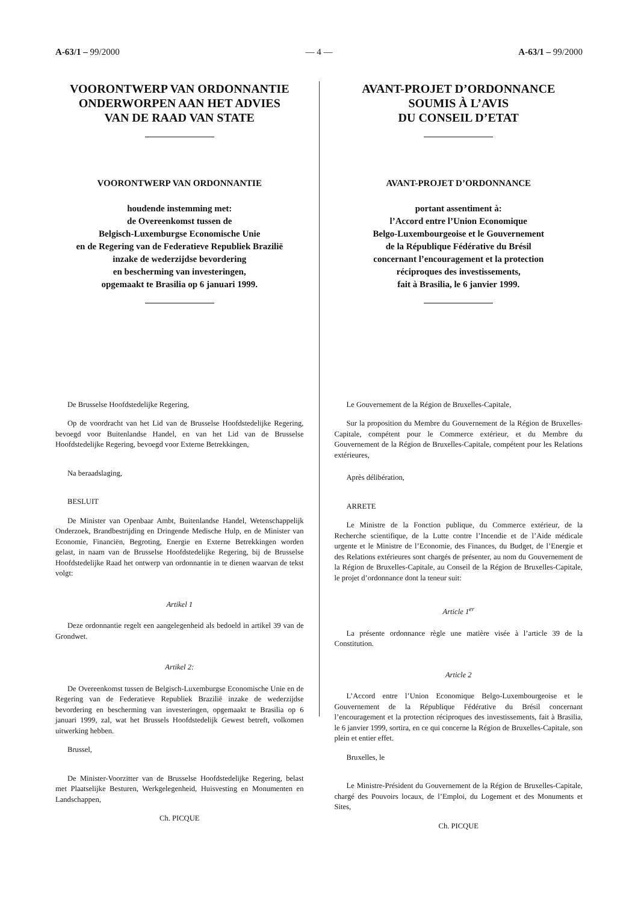A-63/1 – 99/2000 — 4 — A-63/1 – 99/2000
VOORONTWERP VAN ORDONNANTIE
ONDERWORPEN AAN HET ADVIES
VAN DE RAAD VAN STATE
VOORONTWERP VAN ORDONNANTIE
houdende instemming met:
de Overeenkomst tussen de
Belgisch-Luxemburgse Economische Unie
en de Regering van de Federatieve Republiek Brazilië
inzake de wederzijdse bevordering
en bescherming van investeringen,
opgemaakt te Brasilia op 6 januari 1999.
De Brusselse Hoofdstedelijke Regering,
Op de voordracht van het Lid van de Brusselse Hoofdstedelijke Regering, bevoegd voor Buitenlandse Handel, en van het Lid van de Brusselse Hoofdstedelijke Regering, bevoegd voor Externe Betrekkingen,
Na beraadslaging,
BESLUIT
De Minister van Openbaar Ambt, Buitenlandse Handel, Wetenschappelijk Onderzoek, Brandbestrijding en Dringende Medische Hulp, en de Minister van Economie, Financiën, Begroting, Energie en Externe Betrekkingen worden gelast, in naam van de Brusselse Hoofdstedelijke Regering, bij de Brusselse Hoofdstedelijke Raad het ontwerp van ordonnantie in te dienen waarvan de tekst volgt:
Artikel 1
Deze ordonnantie regelt een aangelegenheid als bedoeld in artikel 39 van de Grondwet.
Artikel 2:
De Overeenkomst tussen de Belgisch-Luxemburgse Economische Unie en de Regering van de Federatieve Republiek Brazilië inzake de wederzijdse bevordering en bescherming van investeringen, opgemaakt te Brasilia op 6 januari 1999, zal, wat het Brussels Hoofdstedelijk Gewest betreft, volkomen uitwerking hebben.
Brussel,
De Minister-Voorzitter van de Brusselse Hoofdstedelijke Regering, belast met Plaatselijke Besturen, Werkgelegenheid, Huisvesting en Monumenten en Landschappen,
Ch. PICQUE
AVANT-PROJET D’ORDONNANCE
SOUMIS À L’AVIS
DU CONSEIL D’ETAT
AVANT-PROJET D’ORDONNANCE
portant assentiment à:
l’Accord entre l’Union Economique
Belgo-Luxembourgeoise et le Gouvernement
de la République Fédérative du Brésil
concernant l’encouragement et la protection
réciproques des investissements,
fait à Brasilia, le 6 janvier 1999.
Le Gouvernement de la Région de Bruxelles-Capitale,
Sur la proposition du Membre du Gouvernement de la Région de Bruxelles-Capitale, compétent pour le Commerce extérieur, et du Membre du Gouvernement de la Région de Bruxelles-Capitale, compétent pour les Relations extérieures,
Après délibération,
ARRETE
Le Ministre de la Fonction publique, du Commerce extérieur, de la Recherche scientifique, de la Lutte contre l’Incendie et de l’Aide médicale urgente et le Ministre de l’Economie, des Finances, du Budget, de l’Energie et des Relations extérieures sont chargés de présenter, au nom du Gouvernement de la Région de Bruxelles-Capitale, au Conseil de la Région de Bruxelles-Capitale, le projet d’ordonnance dont la teneur suit:
Article 1<sup>er</sup>
La présente ordonnance règle une matière visée à l’article 39 de la Constitution.
Article 2
L’Accord entre l’Union Economique Belgo-Luxembourgeoise et le Gouvernement de la République Fédérative du Brésil concernant l’encouragement et la protection réciproques des investissements, fait à Brasilia, le 6 janvier 1999, sortira, en ce qui concerne la Région de Bruxelles-Capitale, son plein et entier effet.
Bruxelles, le
Le Ministre-Président du Gouvernement de la Région de Bruxelles-Capitale, chargé des Pouvoirs locaux, de l’Emploi, du Logement et des Monuments et Sites,
Ch. PICQUE